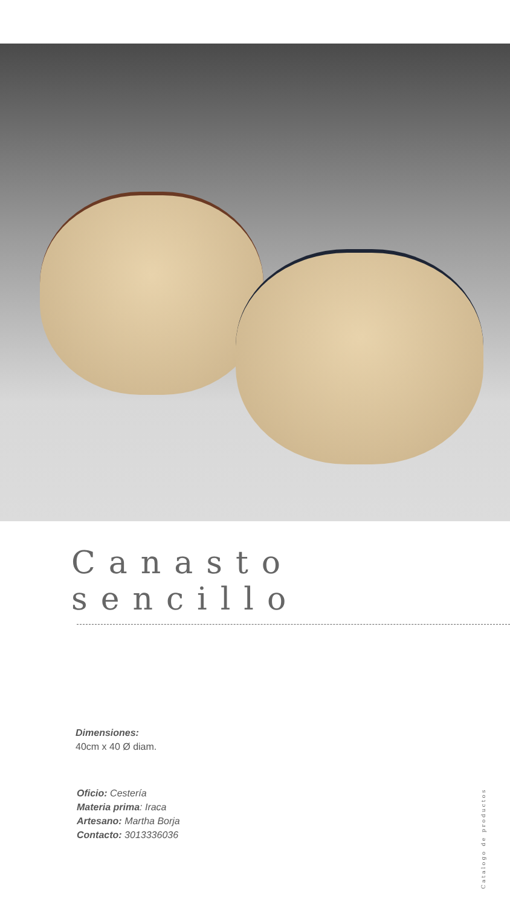Canasto sencillo
Dimensiones:
40cm x 40 Ø diam.
Oficio: Cestería
Materia prima: Iraca
Artesano: Martha Borja
Contacto: 3013336036
Catalogo de productos